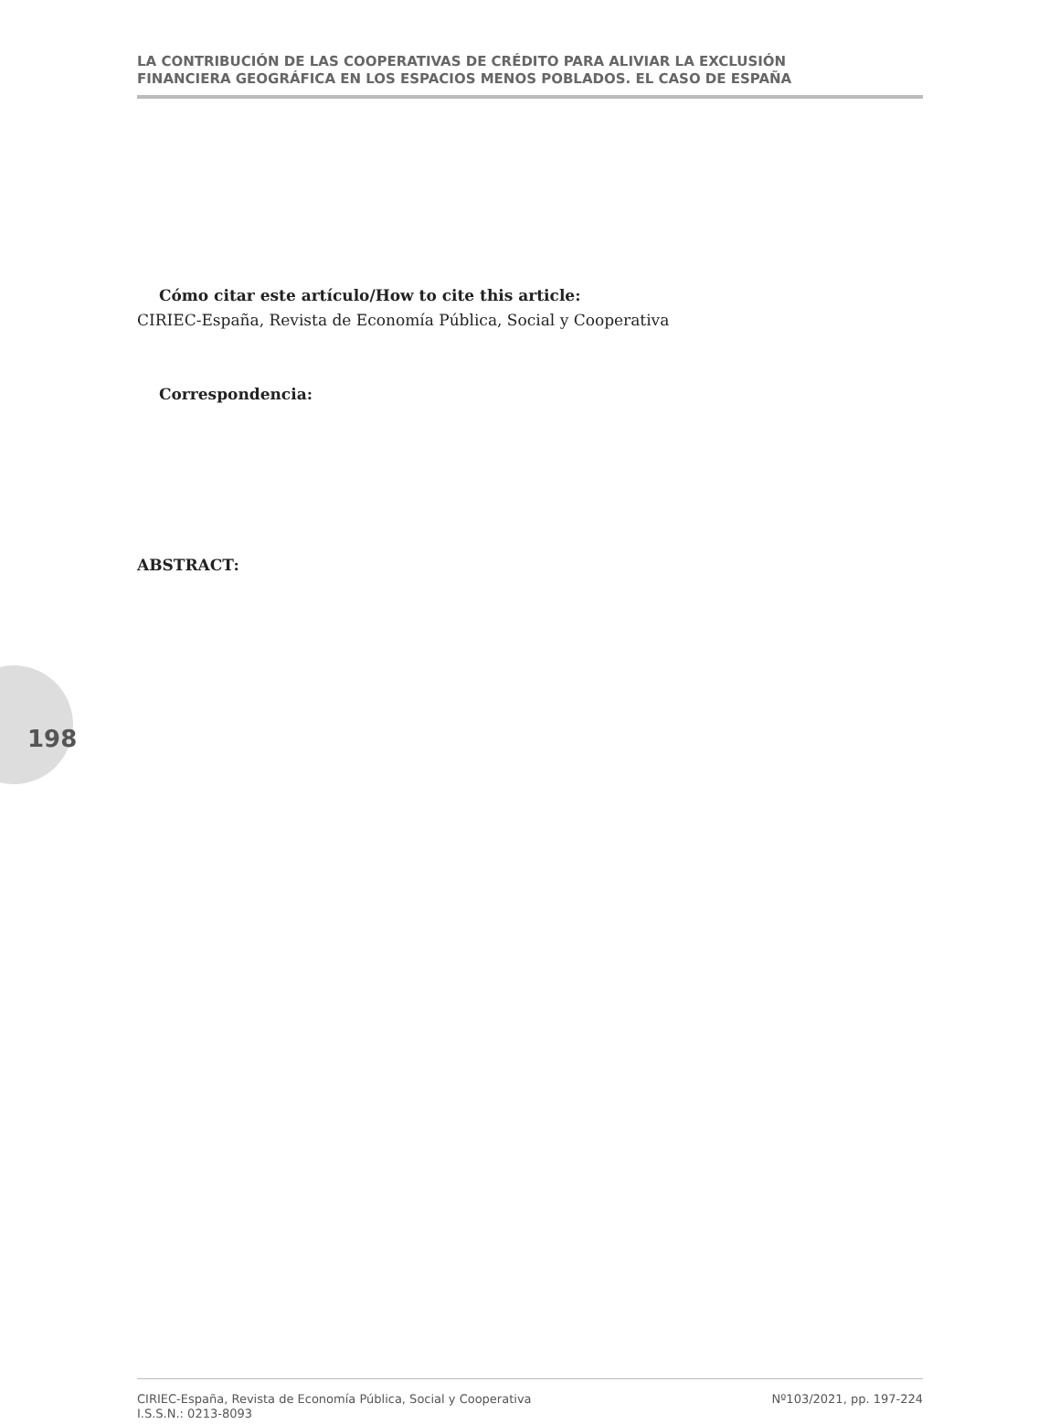LA CONTRIBUCIÓN DE LAS COOPERATIVAS DE CRÉDITO PARA ALIVIAR LA EXCLUSIÓN
FINANCIERA GEOGRÁFICA EN LOS ESPACIOS MENOS POBLADOS. EL CASO DE ESPAÑA
Cómo citar este artículo/How to cite this article:
CIRIEC-España, Revista de Economía Pública, Social y Cooperativa
Correspondencia:
ABSTRACT:
198
CIRIEC-España, Revista de Economía Pública, Social y Cooperativa
I.S.S.N.: 0213-8093
Nº103/2021, pp. 197-224